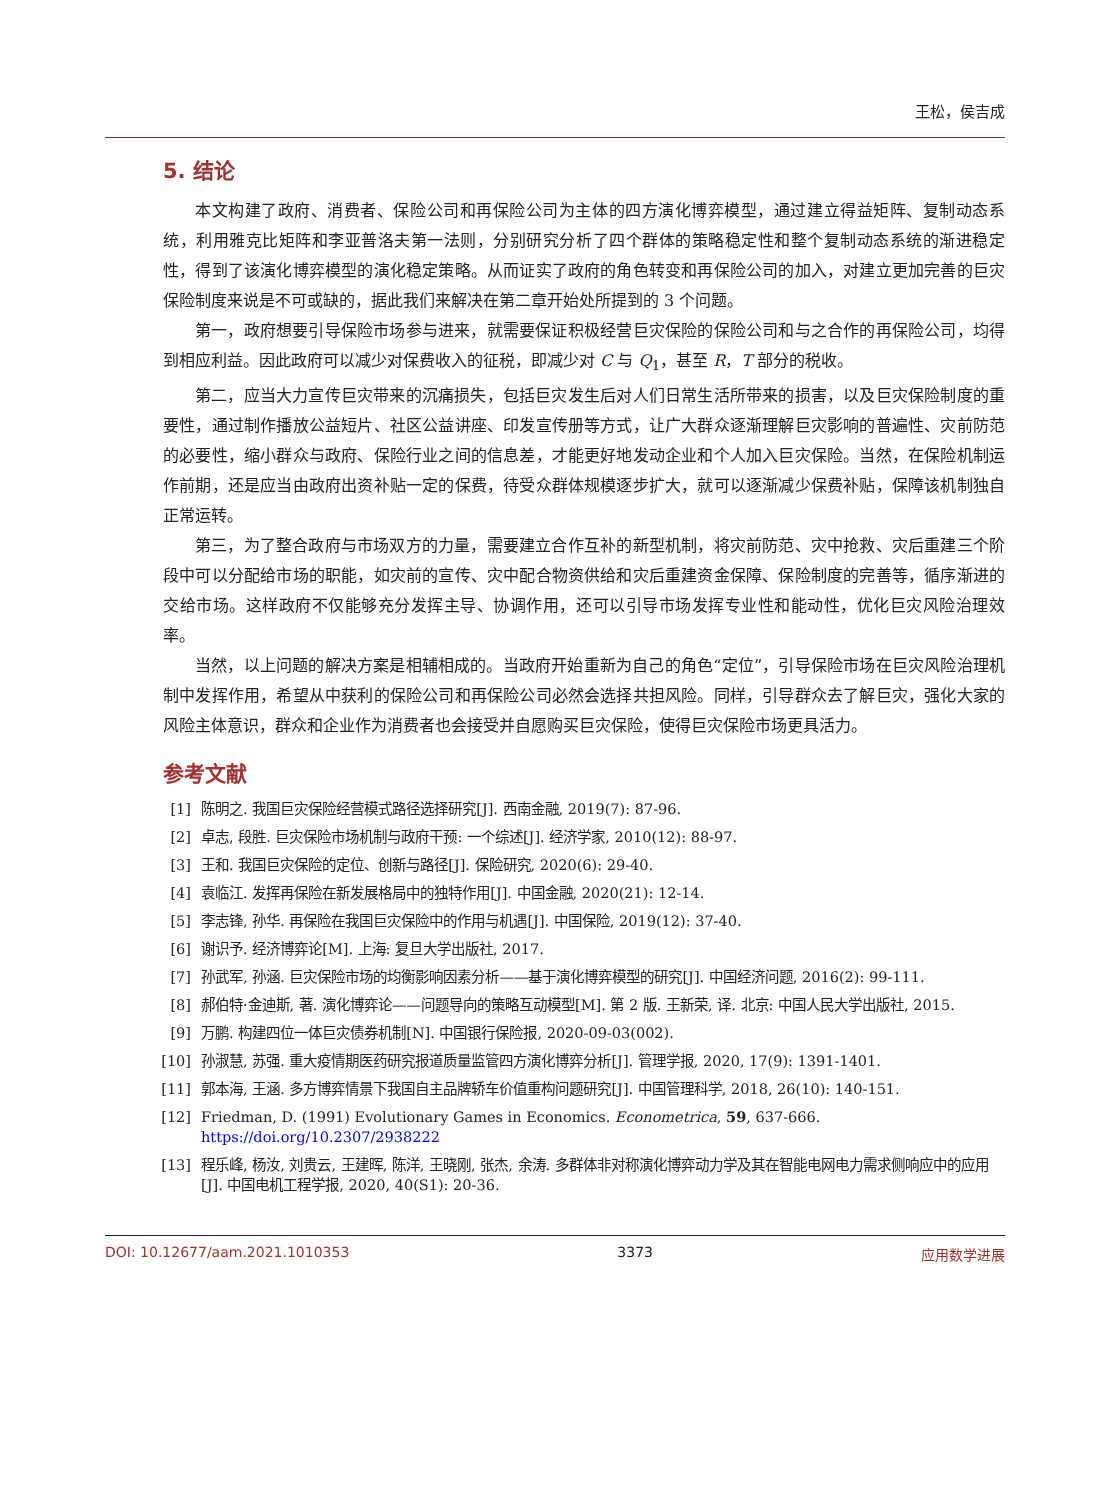王松，侯吉成
5. 结论
本文构建了政府、消费者、保险公司和再保险公司为主体的四方演化博弈模型，通过建立得益矩阵、复制动态系统，利用雅克比矩阵和李亚普洛夫第一法则，分别研究分析了四个群体的策略稳定性和整个复制动态系统的渐进稳定性，得到了该演化博弈模型的演化稳定策略。从而证实了政府的角色转变和再保险公司的加入，对建立更加完善的巨灾保险制度来说是不可或缺的，据此我们来解决在第二章开始处所提到的 3 个问题。
第一，政府想要引导保险市场参与进来，就需要保证积极经营巨灾保险的保险公司和与之合作的再保险公司，均得到相应利益。因此政府可以减少对保费收入的征税，即减少对 C 与 Q<sub>1</sub>，甚至 R，T 部分的税收。
第二，应当大力宣传巨灾带来的沉痛损失，包括巨灾发生后对人们日常生活所带来的损害，以及巨灾保险制度的重要性，通过制作播放公益短片、社区公益讲座、印发宣传册等方式，让广大群众逐渐理解巨灾影响的普遍性、灾前防范的必要性，缩小群众与政府、保险行业之间的信息差，才能更好地发动企业和个人加入巨灾保险。当然，在保险机制运作前期，还是应当由政府出资补贴一定的保费，待受众群体规模逐步扩大，就可以逐渐减少保费补贴，保障该机制独自正常运转。
第三，为了整合政府与市场双方的力量，需要建立合作互补的新型机制，将灾前防范、灾中抢救、灾后重建三个阶段中可以分配给市场的职能，如灾前的宣传、灾中配合物资供给和灾后重建资金保障、保险制度的完善等，循序渐进的交给市场。这样政府不仅能够充分发挥主导、协调作用，还可以引导市场发挥专业性和能动性，优化巨灾风险治理效率。
当然，以上问题的解决方案是相辅相成的。当政府开始重新为自己的角色“定位”，引导保险市场在巨灾风险治理机制中发挥作用，希望从中获利的保险公司和再保险公司必然会选择共担风险。同样，引导群众去了解巨灾，强化大家的风险主体意识，群众和企业作为消费者也会接受并自愿购买巨灾保险，使得巨灾保险市场更具活力。
参考文献
[1] 陈明之. 我国巨灾保险经营模式路径选择研究[J]. 西南金融, 2019(7): 87-96.
[2] 卓志, 段胜. 巨灾保险市场机制与政府干预: 一个综述[J]. 经济学家, 2010(12): 88-97.
[3] 王和. 我国巨灾保险的定位、创新与路径[J]. 保险研究, 2020(6): 29-40.
[4] 袁临江. 发挥再保险在新发展格局中的独特作用[J]. 中国金融, 2020(21): 12-14.
[5] 李志锋, 孙华. 再保险在我国巨灾保险中的作用与机遇[J]. 中国保险, 2019(12): 37-40.
[6] 谢识予. 经济博弈论[M]. 上海: 复旦大学出版社, 2017.
[7] 孙武军, 孙涵. 巨灾保险市场的均衡影响因素分析——基于演化博弈模型的研究[J]. 中国经济问题, 2016(2): 99-111.
[8] 郝伯特·金迪斯, 著. 演化博弈论——问题导向的策略互动模型[M]. 第 2 版. 王新荣, 译. 北京: 中国人民大学出版社, 2015.
[9] 万鹏. 构建四位一体巨灾债券机制[N]. 中国银行保险报, 2020-09-03(002).
[10] 孙淑慧, 苏强. 重大疫情期医药研究报道质量监管四方演化博弈分析[J]. 管理学报, 2020, 17(9): 1391-1401.
[11] 郭本海, 王涵. 多方博弈情景下我国自主品牌轿车价值重构问题研究[J]. 中国管理科学, 2018, 26(10): 140-151.
[12] Friedman, D. (1991) Evolutionary Games in Economics. Econometrica, 59, 637-666.
https://doi.org/10.2307/2938222
[13] 程乐峰, 杨汝, 刘贵云, 王建晖, 陈洋, 王晓刚, 张杰, 余涛. 多群体非对称演化博弈动力学及其在智能电网电力需求侧响应中的应用[J]. 中国电机工程学报, 2020, 40(S1): 20-36.
DOI: 10.12677/aam.2021.1010353 3373 应用数学进展